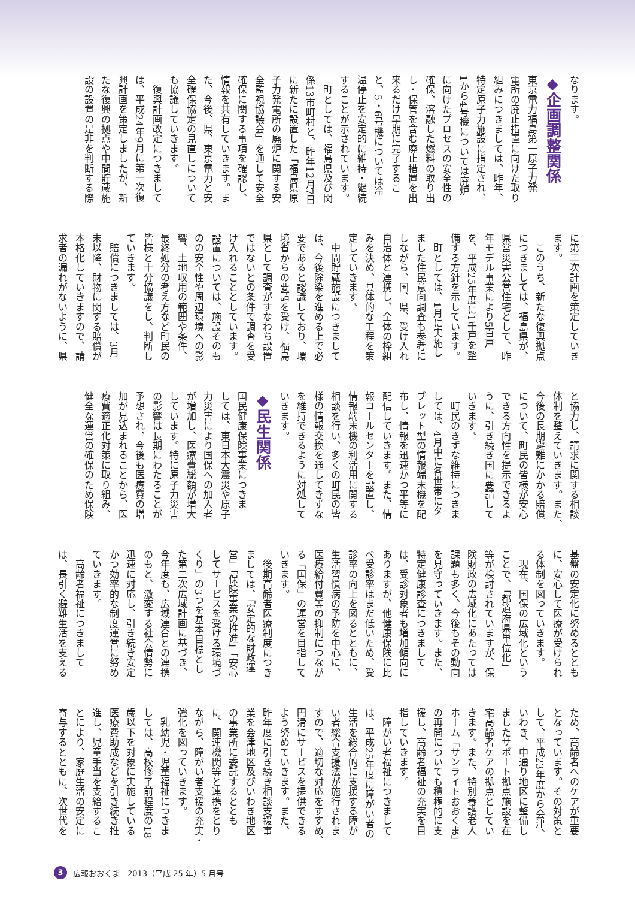なります。
◆企画調整関係
東京電力福島第一原子力発
電所の廃止措置に向けた取り
組みにつきましては、昨年、
特定原子力施設に指定され、
1から4号機については廃炉
に向けたプロセスの安全性の
確保、溶融した燃料の取り出
し・保管を含む廃止措置を出
来るだけ早期に完了するこ
と、5・6号機については冷
温停止を安定的に維持・継続
することが示されています。
　町としては、福島県及び関
係13市町村と、昨年12月7日
に新たに設置した「福島県原
子力発電所の廃炉に関する安
全監視協議会」を通して安全
確保に関する事項を確認し、
情報を共有していきます。ま
た、今後、県、東京電力と安
全確保協定の見直しについて
も協議していきます。
　復興計画改定につきまして
は、平成24年9月に第一次復
興計画を策定しましたが、新
たな復興の拠点や中間貯蔵施
設の設置の是非を判断する際
に第二次計画を策定していき
ます。
　このうち、新たな復興拠点
につきましては、福島県が、
県営災害公営住宅として、昨
年モデル事業により5百戸
を、平成25年度に1千戸を整
備する方針を示しています。
　町としては、1月に実施し
ました住民意向調査も参考に
しながら、国、県、受け入れ
自治体と連携し、全体の枠組
みを決め、具体的な工程を策
定していきます。
　中間貯蔵施設につきまして
は、今後除染を進める上で必
要であると認識しており、環
境省からの要請を受け、福島
県として調査がすなわち設置
ではないとの条件で調査を受
け入れることとしています。
設置については、施設そのも
のの安全性や周辺環境への影
響、土地収用の範囲や条件、
最終処分の考え方など町民の
皆様と十分協議をし、判断し
ていきます。
　賠償につきましては、3月
末以降、財物に関する賠償が
本格化していきますので、請
求者の漏れがないように、県
と協力し、請求に関する相談
体制を整えていきます。また、
今後の長期避難にかかる賠償
について、町民の皆様が安心
できる方向性を提示できるよ
うに、引き続き国に要請して
いきます。
　町民のきずな維持につきま
しては、4月中に各世帯にタ
ブレット型の情報端末機を配
布し、情報を迅速かつ平等に
配信していきます。また、情
報コールセンターを設置し、
情報端末機の利活用に関する
相談を行い、多くの町民の皆
様の情報交換を通してきずな
を維持できるように対処して
いきます。
◆民生関係
国民健康保険事業につきま
しては、東日本大震災や原子
力災害により国保への加入者
が増加し、医療費総額が増大
しています。特に原子力災害
の影響は長期にわたることが
予想され、今後も医療費の増
加が見込まれることから、医
療費適正化対策に取り組み、
健全な運営の確保のため保険
基盤の安定化に努めるととも
に、安心して医療が受けられ
る体制を図っていきます。
　現在、国保の広域化という
ことで、「都道府県単位化」
等が検討されていますが、保
険財政の広域化にあたっては
課題も多く、今後もその動向
を見守っていきます。また、
特定健康診査につきまして
は、受診対象者も増加傾向に
ありますが、他健康保険に比
べ受診率はまだ低いため、受
診率の向上を図るとともに、
生活習慣病の予防を中心に、
医療給付費等の抑制につなが
る「国保」の運営を目指して
いきます。
　後期高齢者医療制度につき
ましては、「安定的な財政運
営」「保険事業の推進」「安心
してサービスを受ける環境づ
くり」の3つを基本目標とし
た第二次広域計画に基づき、
今年度も、広域連合との連携
のもと、激変する社会情勢に
迅速に対応し、引き続き安定
かつ効率的な制度運営に努め
ていきます。
　高齢者福祉につきまして
は、長引く避難生活を支える
ため、高齢者へのケアが重要
となっています。その対策と
して、平成23年度から会津、
いわき、中通り地区に整備し
ましたサポート拠点施設を在
宅高齢者ケアの拠点としてい
きます。また、特別養護老人
ホーム「サンライトおおくま」
の再開についても積極的に支
援し、高齢者福祉の充実を目
指していきます。
　障がい者福祉につきまして
は、平成25年度に障がい者の
生活を総合的に支援する障が
い者総合支援法が施行されま
すので、適切な対応をすすめ、
円滑にサービスを提供できる
よう努めていきます。また、
昨年度に引き続き相談支援事
業を会津地区及びいわき地区
の事業所に委託するととも
に、関連機関等と連携をとり
ながら、障がい者支援の充実・
強化を図っていきます。
　乳幼児・児童福祉につきま
しては、高校修了前程度の18
歳以下を対象に実施している
医療費助成などを引き続き推
進し、児童手当を支給するこ
とにより、家庭生活の安定に
寄与するとともに、次世代を
3 広報おおくま　2013（平成 25 年）5 月号